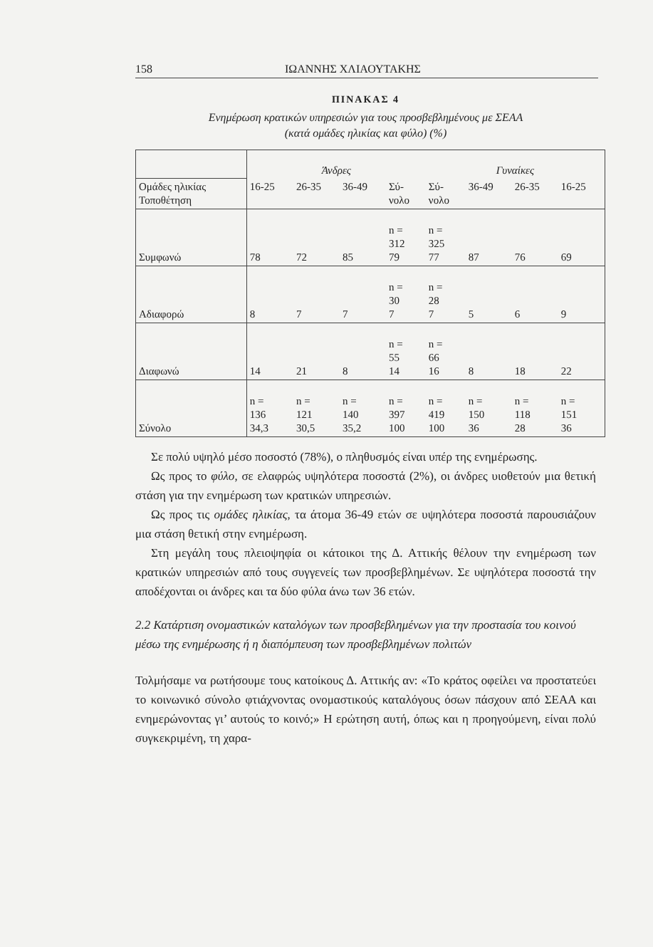158 ΙΩΑΝΝΗΣ ΧΛΙΑΟΥΤΑΚΗΣ
ΠΙΝΑΚΑΣ 4
Ενημέρωση κρατικών υπηρεσιών για τους προσβεβλημένους με ΣΕΑΑ
(κατά ομάδες ηλικίας και φύλο) (%)
| | Άνδρες | | | | Γυναίκες | | | |
| Ομάδες ηλικίας Τοποθέτηση | 16-25 | 26-35 | 36-49 | Σύ- νολο | Σύ- νολο | 36-49 | 26-35 | 16-25 |
| Συμφωνώ | 78 | 72 | 85 | n = 312 79 | n = 325 77 | 87 | 76 | 69 |
| Αδιαφορώ | 8 | 7 | 7 | n = 30 7 | n = 28 7 | 5 | 6 | 9 |
| Διαφωνώ | 14 | 21 | 8 | n = 55 14 | n = 66 16 | 8 | 18 | 22 |
| Σύνολο | n = 136 34,3 | n = 121 30,5 | n = 140 35,2 | n = 397 100 | n = 419 100 | n = 150 36 | n = 118 28 | n = 151 36 |
Σε πολύ υψηλό μέσο ποσοστό (78%), ο πληθυσμός είναι υπέρ της ενημέρωσης.
Ως προς το φύλο, σε ελαφρώς υψηλότερα ποσοστά (2%), οι άνδρες υιοθετούν μια θετική στάση για την ενημέρωση των κρατικών υπηρεσιών.
Ως προς τις ομάδες ηλικίας, τα άτομα 36-49 ετών σε υψηλότερα ποσοστά παρουσιάζουν μια στάση θετική στην ενημέρωση.
Στη μεγάλη τους πλειοψηφία οι κάτοικοι της Δ. Αττικής θέλουν την ενημέρωση των κρατικών υπηρεσιών από τους συγγενείς των προσβεβλημένων. Σε υψηλότερα ποσοστά την αποδέχονται οι άνδρες και τα δύο φύλα άνω των 36 ετών.
2.2 Κατάρτιση ονομαστικών καταλόγων των προσβεβλημένων για την προστασία του κοινού μέσω της ενημέρωσης ή η διαπόμπευση των προσβεβλημένων πολιτών
Τολμήσαμε να ρωτήσουμε τους κατοίκους Δ. Αττικής αν: «Το κράτος οφείλει να προστατεύει το κοινωνικό σύνολο φτιάχνοντας ονομαστικούς καταλόγους όσων πάσχουν από ΣΕΑΑ και ενημερώνοντας γι’ αυτούς το κοινό;» Η ερώτηση αυτή, όπως και η προηγούμενη, είναι πολύ συγκεκριμένη, τη χαρα-